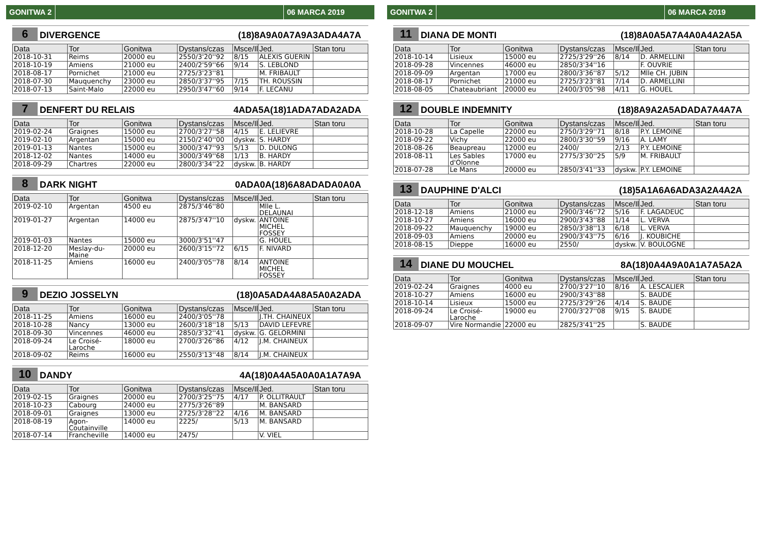GONITWA 2 06 MARCA 2019
6 DIVERGENCE (18)8A9A0A7A9A3ADA4A7A
| Data | Tor | Gonitwa | Dystans/czas | Msce/Il | Jed. | Stan toru |
| --- | --- | --- | --- | --- | --- | --- |
| 2018-10-31 | Reims | 20000 eu | 2550/3'20''92 | 8/15 | ALEXIS GUERIN | |
| 2018-10-19 | Amiens | 21000 eu | 2400/2'59''66 | 9/14 | S. LEBLOND | |
| 2018-08-17 | Pornichet | 21000 eu | 2725/3'23''81 | | M. FRIBAULT | |
| 2018-07-30 | Mauquenchy | 23000 eu | 2850/3'37''95 | 7/15 | TH. ROUSSIN | |
| 2018-07-13 | Saint-Malo | 22000 eu | 2950/3'47''60 | 9/14 | F. LECANU | |
7 DENFERT DU RELAIS 4ADA5A(18)1ADA7ADA2ADA
| Data | Tor | Gonitwa | Dystans/czas | Msce/Il | Jed. | Stan toru |
| --- | --- | --- | --- | --- | --- | --- |
| 2019-02-24 | Graignes | 15000 eu | 2700/3'27''58 | 4/15 | E. LELIEVRE | |
| 2019-02-10 | Argentan | 15000 eu | 2150/2'40''00 | dyskw. | S. HARDY | |
| 2019-01-13 | Nantes | 15000 eu | 3000/3'47''93 | 5/13 | D. DULONG | |
| 2018-12-02 | Nantes | 14000 eu | 3000/3'49''68 | 1/13 | B. HARDY | |
| 2018-09-29 | Chartres | 22000 eu | 2800/3'34''22 | dyskw. | B. HARDY | |
8 DARK NIGHT 0ADA0A(18)6A8ADADA0A0A
| Data | Tor | Gonitwa | Dystans/czas | Msce/Il | Jed. | Stan toru |
| --- | --- | --- | --- | --- | --- | --- |
| 2019-02-10 | Argentan | 4500 eu | 2875/3'46''80 | | Mlle L. DELAUNAI | |
| 2019-01-27 | Argentan | 14000 eu | 2875/3'47''10 | dyskw. | ANTOINE MICHEL FOSSEY | |
| 2019-01-03 | Nantes | 15000 eu | 3000/3'51''47 | | G. HOUEL | |
| 2018-12-20 | Meslay-du-Maine | 20000 eu | 2600/3'15''72 | 6/15 | F. NIVARD | |
| 2018-11-25 | Amiens | 16000 eu | 2400/3'05''78 | 8/14 | ANTOINE MICHEL FOSSEY | |
9 DEZIO JOSSELYN (18)0A5ADA4A8A5A0A2ADA
| Data | Tor | Gonitwa | Dystans/czas | Msce/Il | Jed. | Stan toru |
| --- | --- | --- | --- | --- | --- | --- |
| 2018-11-25 | Amiens | 16000 eu | 2400/3'05''78 | | J.TH. CHAINEUX | |
| 2018-10-28 | Nancy | 13000 eu | 2600/3'18''18 | 5/13 | DAVID LEFEVRE | |
| 2018-09-30 | Vincennes | 46000 eu | 2850/3'32''41 | dyskw. | G. GELORMINI | |
| 2018-09-24 | Le Croisé-Laroche | 18000 eu | 2700/3'26''86 | 4/12 | J.M. CHAINEUX | |
| 2018-09-02 | Reims | 16000 eu | 2550/3'13''48 | 8/14 | J.M. CHAINEUX | |
10 DANDY 4A(18)0A4A5A0A0A1A7A9A
| Data | Tor | Gonitwa | Dystans/czas | Msce/Il | Jed. | Stan toru |
| --- | --- | --- | --- | --- | --- | --- |
| 2019-02-15 | Graignes | 20000 eu | 2700/3'25''75 | 4/17 | P. OLLITRAULT | |
| 2018-10-23 | Cabourg | 24000 eu | 2775/3'26''89 | | M. BANSARD | |
| 2018-09-01 | Graignes | 13000 eu | 2725/3'28''22 | 4/16 | M. BANSARD | |
| 2018-08-19 | Agon-Coutainville | 14000 eu | 2225/ | 5/13 | M. BANSARD | |
| 2018-07-14 | Francheville | 14000 eu | 2475/ | | V. VIEL | |
GONITWA 2 06 MARCA 2019
11 DIANA DE MONTI (18)8A0A5A7A4A0A4A2A5A
| Data | Tor | Gonitwa | Dystans/czas | Msce/Il | Jed. | Stan toru |
| --- | --- | --- | --- | --- | --- | --- |
| 2018-10-14 | Lisieux | 15000 eu | 2725/3'29''26 | 8/14 | D. ARMELLINI | |
| 2018-09-28 | Vincennes | 46000 eu | 2850/3'34''16 | | F. OUVRIE | |
| 2018-09-09 | Argentan | 17000 eu | 2800/3'36''87 | 5/12 | Mlle CH. JUBIN | |
| 2018-08-17 | Pornichet | 21000 eu | 2725/3'23''81 | 7/14 | D. ARMELLINI | |
| 2018-08-05 | Chateaubriant | 20000 eu | 2400/3'05''98 | 4/11 | G. HOUEL | |
12 DOUBLE INDEMNITY (18)8A9A2A5ADADA7A4A7A
| Data | Tor | Gonitwa | Dystans/czas | Msce/Il | Jed. | Stan toru |
| --- | --- | --- | --- | --- | --- | --- |
| 2018-10-28 | La Capelle | 22000 eu | 2750/3'29''71 | 8/18 | P.Y. LEMOINE | |
| 2018-09-22 | Vichy | 22000 eu | 2800/3'30''59 | 9/16 | A. LAMY | |
| 2018-08-26 | Beaupreau | 12000 eu | 2400/ | 2/13 | P.Y. LEMOINE | |
| 2018-08-11 | Les Sables d'Olonne | 17000 eu | 2775/3'30''25 | 5/9 | M. FRIBAULT | |
| 2018-07-28 | Le Mans | 20000 eu | 2850/3'41''33 | dyskw. | P.Y. LEMOINE | |
13 DAUPHINE D'ALCI (18)5A1A6A6ADA3A2A4A2A
| Data | Tor | Gonitwa | Dystans/czas | Msce/Il | Jed. | Stan toru |
| --- | --- | --- | --- | --- | --- | --- |
| 2018-12-18 | Amiens | 21000 eu | 2900/3'46''72 | 5/16 | F. LAGADEUC | |
| 2018-10-27 | Amiens | 16000 eu | 2900/3'43''88 | 1/14 | L. VERVA | |
| 2018-09-22 | Mauquenchy | 19000 eu | 2850/3'38''13 | 6/18 | L. VERVA | |
| 2018-09-03 | Amiens | 20000 eu | 2900/3'43''75 | 6/16 | J. KOUBICHE | |
| 2018-08-15 | Dieppe | 16000 eu | 2550/ | dyskw. | V. BOULOGNE | |
14 DIANE DU MOUCHEL 8A(18)0A4A9A0A1A7A5A2A
| Data | Tor | Gonitwa | Dystans/czas | Msce/Il | Jed. | Stan toru |
| --- | --- | --- | --- | --- | --- | --- |
| 2019-02-24 | Graignes | 4000 eu | 2700/3'27''10 | 8/16 | A. LESCALIER | |
| 2018-10-27 | Amiens | 16000 eu | 2900/3'43''88 | | S. BAUDE | |
| 2018-10-14 | Lisieux | 15000 eu | 2725/3'29''26 | 4/14 | S. BAUDE | |
| 2018-09-24 | Le Croisé-Laroche | 19000 eu | 2700/3'27''08 | 9/15 | S. BAUDE | |
| 2018-09-07 | Vire Normandie | 22000 eu | 2825/3'41''25 | | S. BAUDE | |